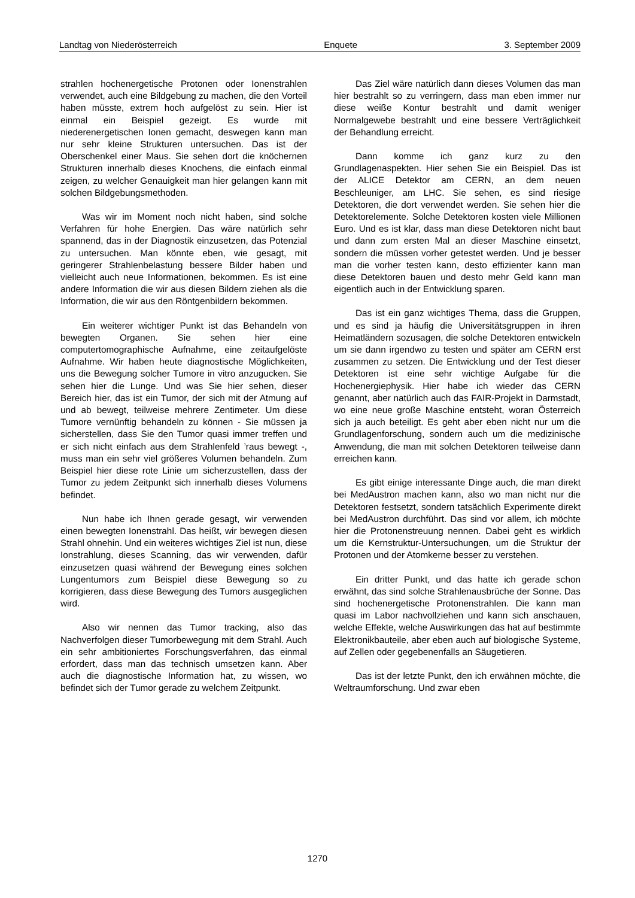Landtag von Niederösterreich Enquete 3. September 2009
strahlen hochenergetische Protonen oder Ionenstrahlen verwendet, auch eine Bildgebung zu machen, die den Vorteil haben müsste, extrem hoch aufgelöst zu sein. Hier ist einmal ein Beispiel gezeigt. Es wurde mit niederenergetischen Ionen gemacht, deswegen kann man nur sehr kleine Strukturen untersuchen. Das ist der Oberschenkel einer Maus. Sie sehen dort die knöchernen Strukturen innerhalb dieses Knochens, die einfach einmal zeigen, zu welcher Genauigkeit man hier gelangen kann mit solchen Bildgebungsmethoden.
Was wir im Moment noch nicht haben, sind solche Verfahren für hohe Energien. Das wäre natürlich sehr spannend, das in der Diagnostik einzusetzen, das Potenzial zu untersuchen. Man könnte eben, wie gesagt, mit geringerer Strahlenbelastung bessere Bilder haben und vielleicht auch neue Informationen, bekommen. Es ist eine andere Information die wir aus diesen Bildern ziehen als die Information, die wir aus den Röntgenbildern bekommen.
Ein weiterer wichtiger Punkt ist das Behandeln von bewegten Organen. Sie sehen hier eine computertomographische Aufnahme, eine zeitaufgelöste Aufnahme. Wir haben heute diagnostische Möglichkeiten, uns die Bewegung solcher Tumore in vitro anzugucken. Sie sehen hier die Lunge. Und was Sie hier sehen, dieser Bereich hier, das ist ein Tumor, der sich mit der Atmung auf und ab bewegt, teilweise mehrere Zentimeter. Um diese Tumore vernünftig behandeln zu können - Sie müssen ja sicherstellen, dass Sie den Tumor quasi immer treffen und er sich nicht einfach aus dem Strahlenfeld ’raus bewegt -, muss man ein sehr viel größeres Volumen behandeln. Zum Beispiel hier diese rote Linie um sicherzustellen, dass der Tumor zu jedem Zeitpunkt sich innerhalb dieses Volumens befindet.
Nun habe ich Ihnen gerade gesagt, wir verwenden einen bewegten Ionenstrahl. Das heißt, wir bewegen diesen Strahl ohnehin. Und ein weiteres wichtiges Ziel ist nun, diese Ionstrahlung, dieses Scanning, das wir verwenden, dafür einzusetzen quasi während der Bewegung eines solchen Lungentumors zum Beispiel diese Bewegung so zu korrigieren, dass diese Bewegung des Tumors ausgeglichen wird.
Also wir nennen das Tumor tracking, also das Nachverfolgen dieser Tumorbewegung mit dem Strahl. Auch ein sehr ambitioniertes Forschungsverfahren, das einmal erfordert, dass man das technisch umsetzen kann. Aber auch die diagnostische Information hat, zu wissen, wo befindet sich der Tumor gerade zu welchem Zeitpunkt.
Das Ziel wäre natürlich dann dieses Volumen das man hier bestrahlt so zu verringern, dass man eben immer nur diese weiße Kontur bestrahlt und damit weniger Normalgewebe bestrahlt und eine bessere Verträglichkeit der Behandlung erreicht.
Dann komme ich ganz kurz zu den Grundlagenaspekten. Hier sehen Sie ein Beispiel. Das ist der ALICE Detektor am CERN, an dem neuen Beschleuniger, am LHC. Sie sehen, es sind riesige Detektoren, die dort verwendet werden. Sie sehen hier die Detektorelemente. Solche Detektoren kosten viele Millionen Euro. Und es ist klar, dass man diese Detektoren nicht baut und dann zum ersten Mal an dieser Maschine einsetzt, sondern die müssen vorher getestet werden. Und je besser man die vorher testen kann, desto effizienter kann man diese Detektoren bauen und desto mehr Geld kann man eigentlich auch in der Entwicklung sparen.
Das ist ein ganz wichtiges Thema, dass die Gruppen, und es sind ja häufig die Universitätsgruppen in ihren Heimatländern sozusagen, die solche Detektoren entwickeln um sie dann irgendwo zu testen und später am CERN erst zusammen zu setzen. Die Entwicklung und der Test dieser Detektoren ist eine sehr wichtige Aufgabe für die Hochenergiephysik. Hier habe ich wieder das CERN genannt, aber natürlich auch das FAIR-Projekt in Darmstadt, wo eine neue große Maschine entsteht, woran Österreich sich ja auch beteiligt. Es geht aber eben nicht nur um die Grundlagenforschung, sondern auch um die medizinische Anwendung, die man mit solchen Detektoren teilweise dann erreichen kann.
Es gibt einige interessante Dinge auch, die man direkt bei MedAustron machen kann, also wo man nicht nur die Detektoren festsetzt, sondern tatsächlich Experimente direkt bei MedAustron durchführt. Das sind vor allem, ich möchte hier die Protonenstreuung nennen. Dabei geht es wirklich um die Kernstruktur-Untersuchungen, um die Struktur der Protonen und der Atomkerne besser zu verstehen.
Ein dritter Punkt, und das hatte ich gerade schon erwähnt, das sind solche Strahlenausbrüche der Sonne. Das sind hochenergetische Protonenstrahlen. Die kann man quasi im Labor nachvollziehen und kann sich anschauen, welche Effekte, welche Auswirkungen das hat auf bestimmte Elektronikbauteile, aber eben auch auf biologische Systeme, auf Zellen oder gegebenenfalls an Säugetieren.
Das ist der letzte Punkt, den ich erwähnen möchte, die Weltraumforschung. Und zwar eben
1270